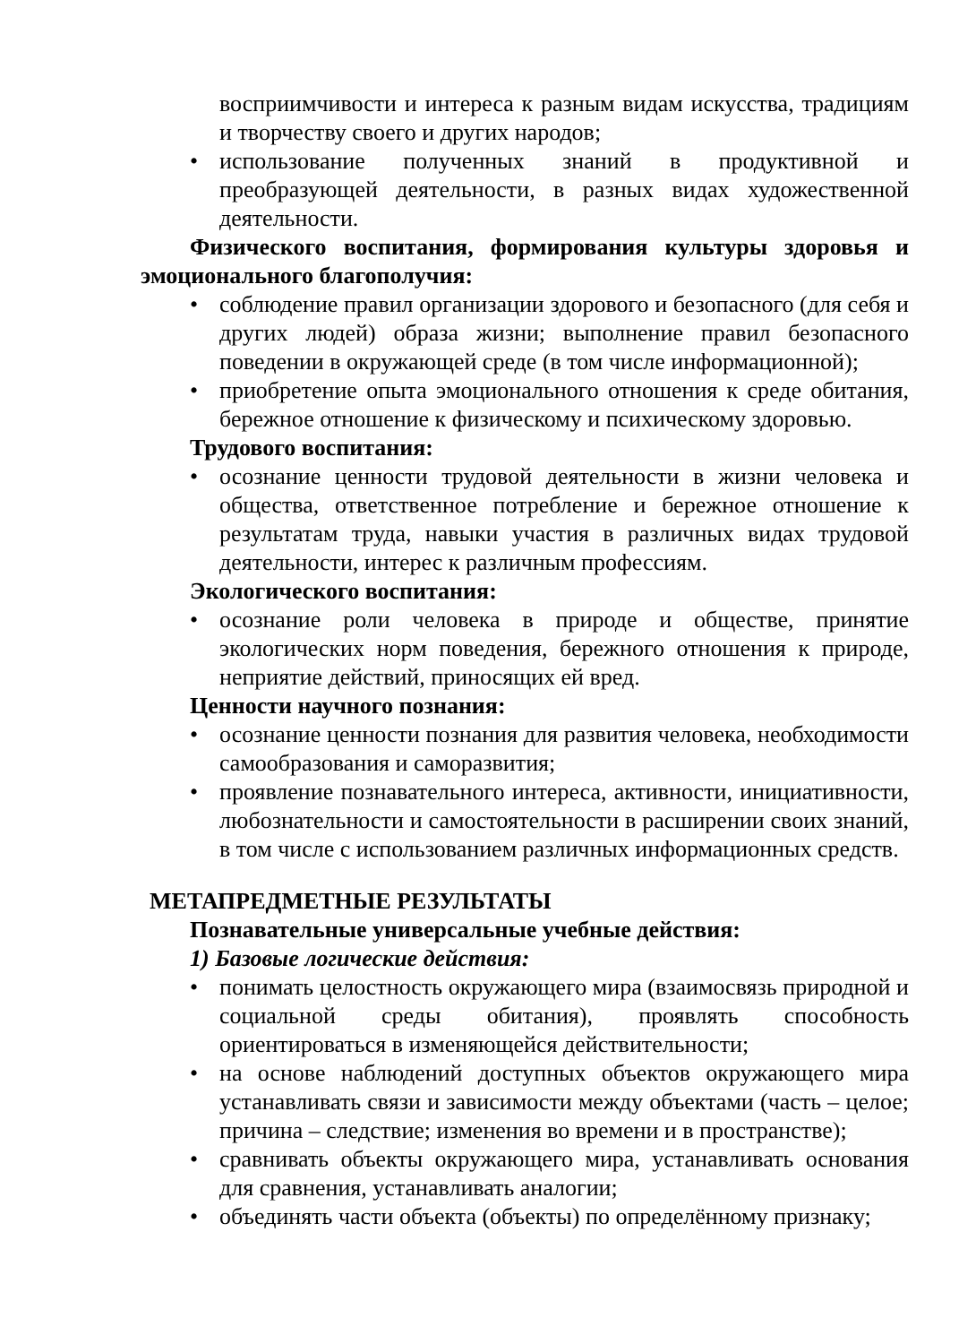восприимчивости и интереса к разным видам искусства, традициям и творчеству своего и других народов;
• использование полученных знаний в продуктивной и преобразующей деятельности, в разных видах художественной деятельности.
Физического воспитания, формирования культуры здоровья и эмоционального благополучия:
• соблюдение правил организации здорового и безопасного (для себя и других людей) образа жизни; выполнение правил безопасного поведении в окружающей среде (в том числе информационной);
• приобретение опыта эмоционального отношения к среде обитания, бережное отношение к физическому и психическому здоровью.
Трудового воспитания:
• осознание ценности трудовой деятельности в жизни человека и общества, ответственное потребление и бережное отношение к результатам труда, навыки участия в различных видах трудовой деятельности, интерес к различным профессиям.
Экологического воспитания:
• осознание роли человека в природе и обществе, принятие экологических норм поведения, бережного отношения к природе, неприятие действий, приносящих ей вред.
Ценности научного познания:
• осознание ценности познания для развития человека, необходимости самообразования и саморазвития;
• проявление познавательного интереса, активности, инициативности, любознательности и самостоятельности в расширении своих знаний, в том числе с использованием различных информационных средств.
МЕТАПРЕДМЕТНЫЕ РЕЗУЛЬТАТЫ
Познавательные универсальные учебные действия:
1) Базовые логические действия:
• понимать целостность окружающего мира (взаимосвязь природной и социальной среды обитания), проявлять способность ориентироваться в изменяющейся действительности;
• на основе наблюдений доступных объектов окружающего мира устанавливать связи и зависимости между объектами (часть – целое; причина – следствие; изменения во времени и в пространстве);
• сравнивать объекты окружающего мира, устанавливать основания для сравнения, устанавливать аналогии;
• объединять части объекта (объекты) по определённому признаку;